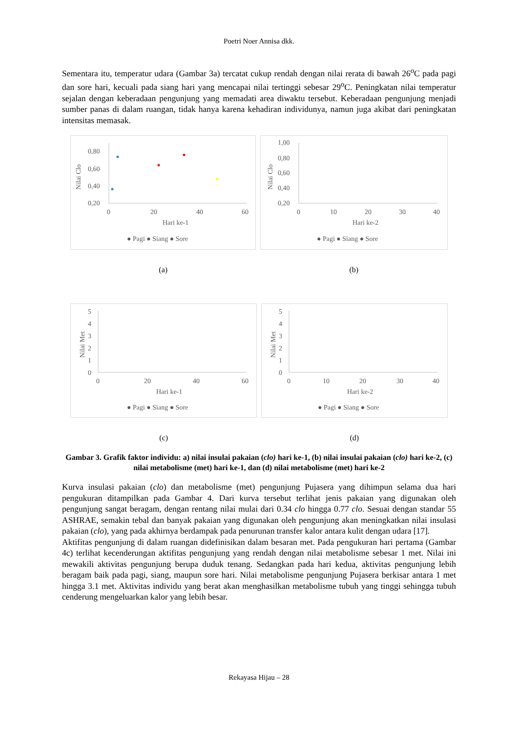Poetri Noer Annisa dkk.
Sementara itu, temperatur udara (Gambar 3a) tercatat cukup rendah dengan nilai rerata di bawah 26<sup>o</sup>C pada pagi dan sore hari, kecuali pada siang hari yang mencapai nilai tertinggi sebesar 29<sup>o</sup>C. Peningkatan nilai temperatur sejalan dengan keberadaan pengunjung yang memadati area diwaktu tersebut. Keberadaan pengunjung menjadi sumber panas di dalam ruangan, tidak hanya karena kehadiran individunya, namun juga akibat dari peningkatan intensitas memasak.
Nilai Clo
0,80
0,60
0,40
0,20
0
20
40
60
Hari ke-1
● Pagi ● Siang ● Sore
(a)
Nilai Clo
1,00
0,80
0,60
0,40
0,20
0
10
20
30
40
Hari ke-2
● Pagi ● Siang ● Sore
(b)
Nilai Met
5
4
3
2
1
0
0
20
40
60
Hari ke-1
● Pagi ● Siang ● Sore
(c)
Nilai Met
5
4
3
2
1
0
0
10
20
30
40
Hari ke-2
● Pagi ● Siang ● Sore
(d)
Gambar 3. Grafik faktor individu: a) nilai insulai pakaian (clo) hari ke-1, (b) nilai insulai pakaian (clo) hari ke-2, (c) nilai metabolisme (met) hari ke-1, dan (d) nilai metabolisme (met) hari ke-2
Kurva insulasi pakaian (clo) dan metabolisme (met) pengunjung Pujasera yang dihimpun selama dua hari pengukuran ditampilkan pada Gambar 4. Dari kurva tersebut terlihat jenis pakaian yang digunakan oleh pengunjung sangat beragam, dengan rentang nilai mulai dari 0.34 clo hingga 0.77 clo. Sesuai dengan standar 55 ASHRAE, semakin tebal dan banyak pakaian yang digunakan oleh pengunjung akan meningkatkan nilai insulasi pakaian (clo), yang pada akhirnya berdampak pada penurunan transfer kalor antara kulit dengan udara [17].
Aktifitas pengunjung di dalam ruangan didefinisikan dalam besaran met. Pada pengukuran hari pertama (Gambar 4c) terlihat kecenderungan aktifitas pengunjung yang rendah dengan nilai metabolisme sebesar 1 met. Nilai ini mewakili aktivitas pengunjung berupa duduk tenang. Sedangkan pada hari kedua, aktivitas pengunjung lebih beragam baik pada pagi, siang, maupun sore hari. Nilai metabolisme pengunjung Pujasera berkisar antara 1 met hingga 3.1 met. Aktivitas individu yang berat akan menghasilkan metabolisme tubuh yang tinggi sehingga tubuh cenderung mengeluarkan kalor yang lebih besar.
Rekayasa Hijau – 28